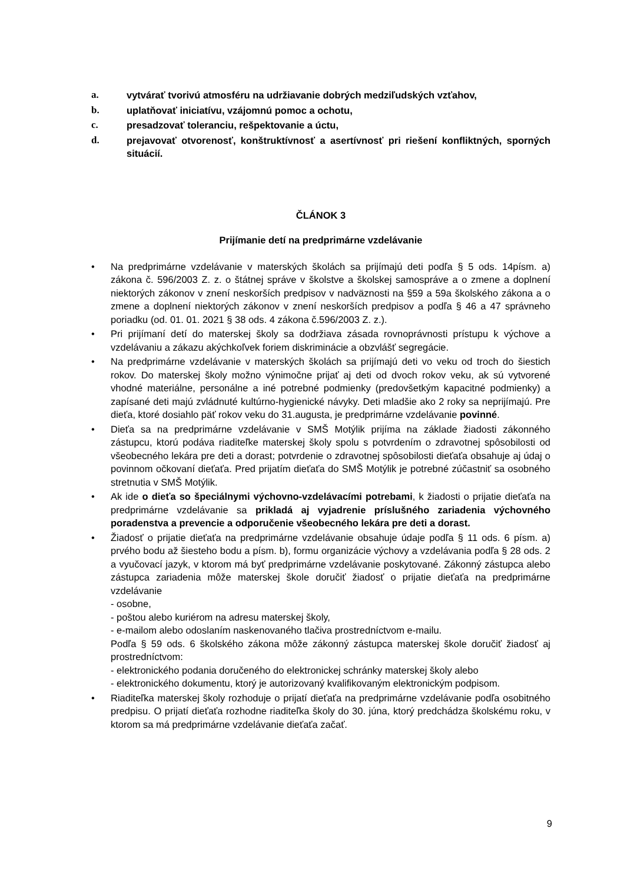a. vytvárať tvorivú atmosféru na udržiavanie dobrých medziľudských vzťahov,
b. uplatňovať iniciatívu, vzájomnú pomoc a ochotu,
c. presadzovať toleranciu, rešpektovanie a úctu,
d. prejavovať otvorenosť, konštruktívnosť a asertívnosť pri riešení konfliktných, sporných situácií.
ČLÁNOK 3
Prijímanie detí na predprimárne vzdelávanie
• Na predprimárne vzdelávanie v materských školách sa prijímajú deti podľa § 5 ods. 14písm. a) zákona č. 596/2003 Z. z. o štátnej správe v školstve a školskej samospráve a o zmene a doplnení niektorých zákonov v znení neskorších predpisov v nadväznosti na §59 a 59a školského zákona a o zmene a doplnení niektorých zákonov v znení neskorších predpisov a podľa § 46 a 47 správneho poriadku (od. 01. 01. 2021 § 38 ods. 4 zákona č.596/2003 Z. z.).
• Pri prijímaní detí do materskej školy sa dodržiava zásada rovnoprávnosti prístupu k výchove a vzdelávaniu a zákazu akýchkoľvek foriem diskriminácie a obzvlášť segregácie.
• Na predprimárne vzdelávanie v materských školách sa prijímajú deti vo veku od troch do šiestich rokov. Do materskej školy možno výnimočne prijať aj deti od dvoch rokov veku, ak sú vytvorené vhodné materiálne, personálne a iné potrebné podmienky (predovšetkým kapacitné podmienky) a zapísané deti majú zvládnuté kultúrno-hygienické návyky. Deti mladšie ako 2 roky sa neprijímajú. Pre dieťa, ktoré dosiahlo päť rokov veku do 31.augusta, je predprimárne vzdelávanie povinné.
• Dieťa sa na predprimárne vzdelávanie v SMŠ Motýlik prijíma na základe žiadosti zákonného zástupcu, ktorú podáva riaditeľke materskej školy spolu s potvrdením o zdravotnej spôsobilosti od všeobecného lekára pre deti a dorast; potvrdenie o zdravotnej spôsobilosti dieťaťa obsahuje aj údaj o povinnom očkovaní dieťaťa. Pred prijatím dieťaťa do SMŠ Motýlik je potrebné zúčastniť sa osobného stretnutia v SMŠ Motýlik.
• Ak ide o dieťa so špeciálnymi výchovno-vzdelávacími potrebami, k žiadosti o prijatie dieťaťa na predprimárne vzdelávanie sa prikladá aj vyjadrenie príslušného zariadenia výchovného poradenstva a prevencie a odporučenie všeobecného lekára pre deti a dorast.
• Žiadosť o prijatie dieťaťa na predprimárne vzdelávanie obsahuje údaje podľa § 11 ods. 6 písm. a) prvého bodu až šiesteho bodu a písm. b), formu organizácie výchovy a vzdelávania podľa § 28 ods. 2 a vyučovací jazyk, v ktorom má byť predprimárne vzdelávanie poskytované. Zákonný zástupca alebo zástupca zariadenia môže materskej škole doručiť žiadosť o prijatie dieťaťa na predprimárne vzdelávanie
- osobne,
- poštou alebo kuriérom na adresu materskej školy,
- e-mailom alebo odoslaním naskenovaného tlačiva prostredníctvom e-mailu.
Podľa § 59 ods. 6 školského zákona môže zákonný zástupca materskej škole doručiť žiadosť aj prostredníctvom:
- elektronického podania doručeného do elektronickej schránky materskej školy alebo
- elektronického dokumentu, ktorý je autorizovaný kvalifikovaným elektronickým podpisom.
• Riaditeľka materskej školy rozhoduje o prijatí dieťaťa na predprimárne vzdelávanie podľa osobitného predpisu. O prijatí dieťaťa rozhodne riaditeľka školy do 30. júna, ktorý predchádza školskému roku, v ktorom sa má predprimárne vzdelávanie dieťaťa začať.
9